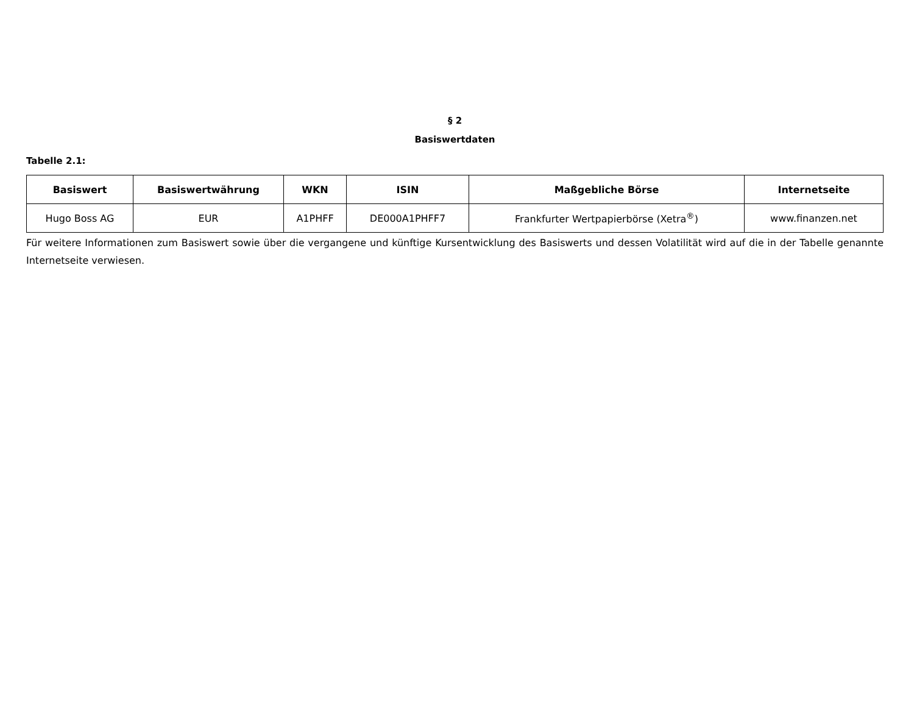§ 2
Basiswertdaten
Tabelle 2.1:
| Basiswert | Basiswertwährung | WKN | ISIN | Maßgebliche Börse | Internetseite |
| --- | --- | --- | --- | --- | --- |
| Hugo Boss AG | EUR | A1PHFF | DE000A1PHFF7 | Frankfurter Wertpapierbörse (Xetra<sup>®</sup>) | www.finanzen.net |
Für weitere Informationen zum Basiswert sowie über die vergangene und künftige Kursentwicklung des Basiswerts und dessen Volatilität wird auf die in der Tabelle genannte Internetseite verwiesen.